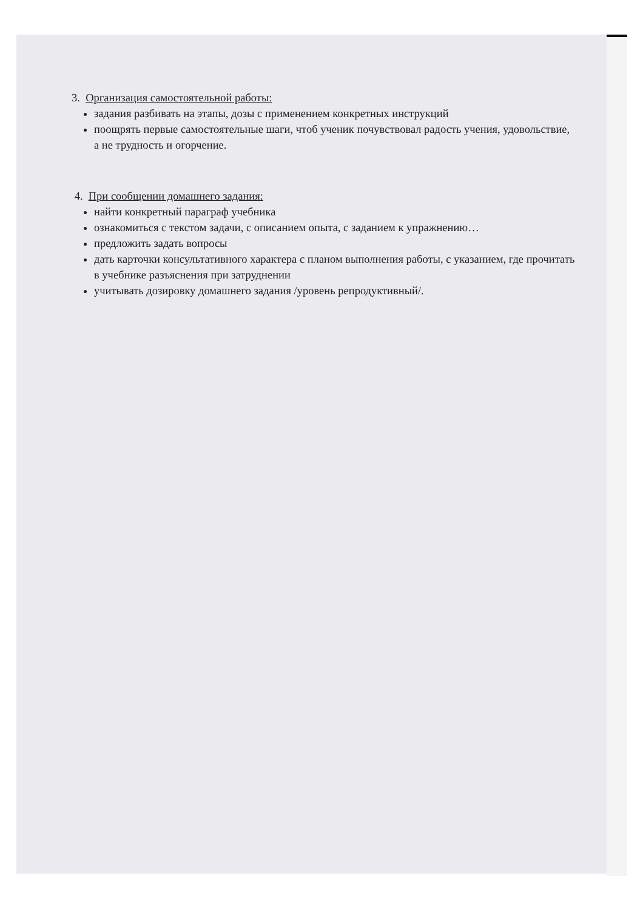3. Организация самостоятельной работы:
задания разбивать на этапы, дозы с применением конкретных инструкций
поощрять первые самостоятельные шаги, чтоб ученик почувствовал радость учения, удовольствие, а не трудность и огорчение.
4. При сообщении домашнего задания:
найти конкретный параграф учебника
ознакомиться с текстом задачи, с описанием опыта, с заданием к упражнению…
предложить задать вопросы
дать карточки консультативного характера с планом выполнения работы, с указанием, где прочитать в учебнике разъяснения при затруднении
учитывать дозировку домашнего задания /уровень репродуктивный/.